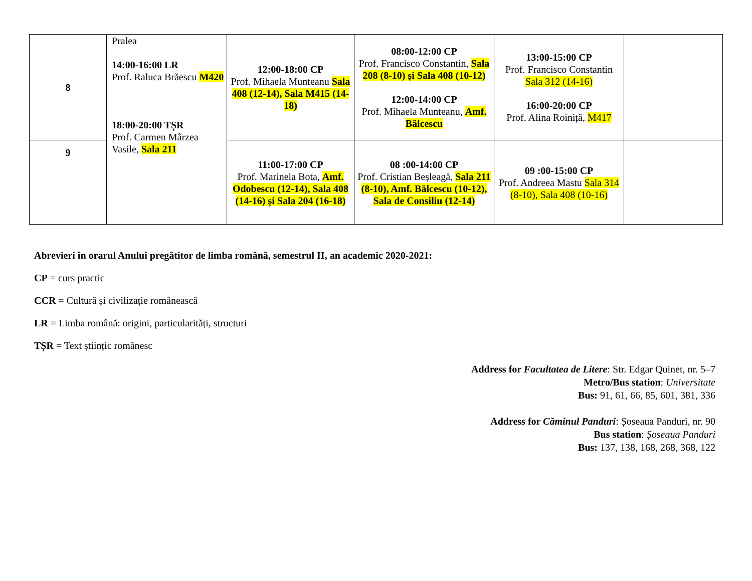| 8 | Pralea 14:00-16:00 LR Prof. Raluca Brăescu M420 18:00-20:00 TȘR Prof. Carmen Mârzea Vasile, Sala 211 | 12:00-18:00 CP Prof. Mihaela Munteanu Sala 408 (12-14), Sala M415 (14-18) | 08:00-12:00 CP Prof. Francisco Constantin, Sala 208 (8-10) și Sala 408 (10-12) 12:00-14:00 CP Prof. Mihaela Munteanu, Amf. Bălcescu | 13:00-15:00 CP Prof. Francisco Constantin Sala 312 (14-16) 16:00-20:00 CP Prof. Alina Roiniță, M417 | |
| 9 | | 11:00-17:00 CP Prof. Marinela Bota, Amf. Odobescu (12-14), Sala 408 (14-16) și Sala 204 (16-18) | 08 :00-14:00 CP Prof. Cristian Beșleagă, Sala 211 (8-10), Amf. Bălcescu (10-12), Sala de Consiliu (12-14) | 09 :00-15:00 CP Prof. Andreea Mastu Sala 314 (8-10), Sala 408 (10-16) | |
Abrevieri în orarul Anului pregătitor de limba română, semestrul II, an academic 2020-2021:
CP = curs practic
CCR = Cultură și civilizație românească
LR = Limba română: origini, particularități, structuri
TȘR = Text științic românesc
Address for Facultatea de Litere: Str. Edgar Quinet, nr. 5–7
Metro/Bus station: Universitate
Bus: 91, 61, 66, 85, 601, 381, 336
Address for Căminul Panduri: Șoseaua Panduri, nr. 90
Bus station: Șoseaua Panduri
Bus: 137, 138, 168, 268, 368, 122